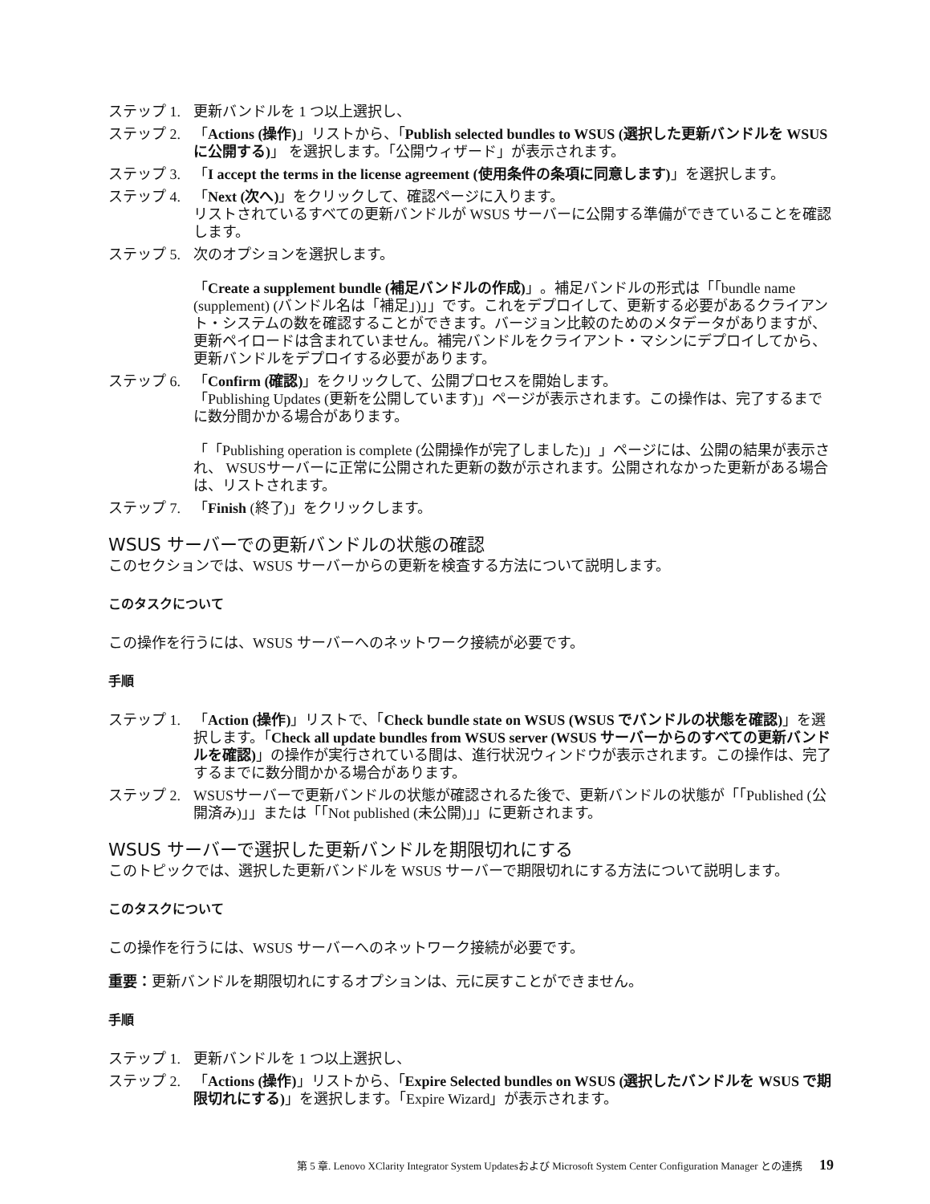ステップ 1. 更新バンドルを 1 つ以上選択し、
ステップ 2. 「Actions (操作)」リストから、「Publish selected bundles to WSUS (選択した更新バンドルを WSUS に公開する)」 を選択します。「公開ウィザード」が表示されます。
ステップ 3. 「I accept the terms in the license agreement (使用条件の条項に同意します)」を選択します。
ステップ 4. 「Next (次へ)」をクリックして、確認ページに入ります。
リストされているすべての更新バンドルが WSUS サーバーに公開する準備ができていることを確認します。
ステップ 5. 次のオプションを選択します。
「Create a supplement bundle (補足バンドルの作成)」。補足バンドルの形式は「「bundle name (supplement) (バンドル名は「補足」)」」です。これをデプロイして、更新する必要があるクライアント・システムの数を確認することができます。バージョン比較のためのメタデータがありますが、更新ペイロードは含まれていません。補完バンドルをクライアント・マシンにデプロイしてから、更新バンドルをデプロイする必要があります。
ステップ 6. 「Confirm (確認)」をクリックして、公開プロセスを開始します。
「Publishing Updates (更新を公開しています)」ページが表示されます。この操作は、完了するまでに数分間かかる場合があります。
「「Publishing operation is complete (公開操作が完了しました)」」ページには、公開の結果が表示され、 WSUSサーバーに正常に公開された更新の数が示されます。公開されなかった更新がある場合は、リストされます。
ステップ 7. 「Finish (終了)」をクリックします。
WSUS サーバーでの更新バンドルの状態の確認
このセクションでは、WSUS サーバーからの更新を検査する方法について説明します。
このタスクについて
この操作を行うには、WSUS サーバーへのネットワーク接続が必要です。
手順
ステップ 1. 「Action (操作)」リストで、「Check bundle state on WSUS (WSUS でバンドルの状態を確認)」を選択します。「Check all update bundles from WSUS server (WSUS サーバーからのすべての更新バンドルを確認)」の操作が実行されている間は、進行状況ウィンドウが表示されます。この操作は、完了するまでに数分間かかる場合があります。
ステップ 2. WSUSサーバーで更新バンドルの状態が確認されるた後で、更新バンドルの状態が「「Published (公開済み)」」または「「Not published (未公開)」」に更新されます。
WSUS サーバーで選択した更新バンドルを期限切れにする
このトピックでは、選択した更新バンドルを WSUS サーバーで期限切れにする方法について説明します。
このタスクについて
この操作を行うには、WSUS サーバーへのネットワーク接続が必要です。
重要：更新バンドルを期限切れにするオプションは、元に戻すことができません。
手順
ステップ 1. 更新バンドルを 1 つ以上選択し、
ステップ 2. 「Actions (操作)」リストから、「Expire Selected bundles on WSUS (選択したバンドルを WSUS で期限切れにする)」を選択します。「Expire Wizard」が表示されます。
第 5 章. Lenovo XClarity Integrator System Updatesおよび Microsoft System Center Configuration Manager との連携 19